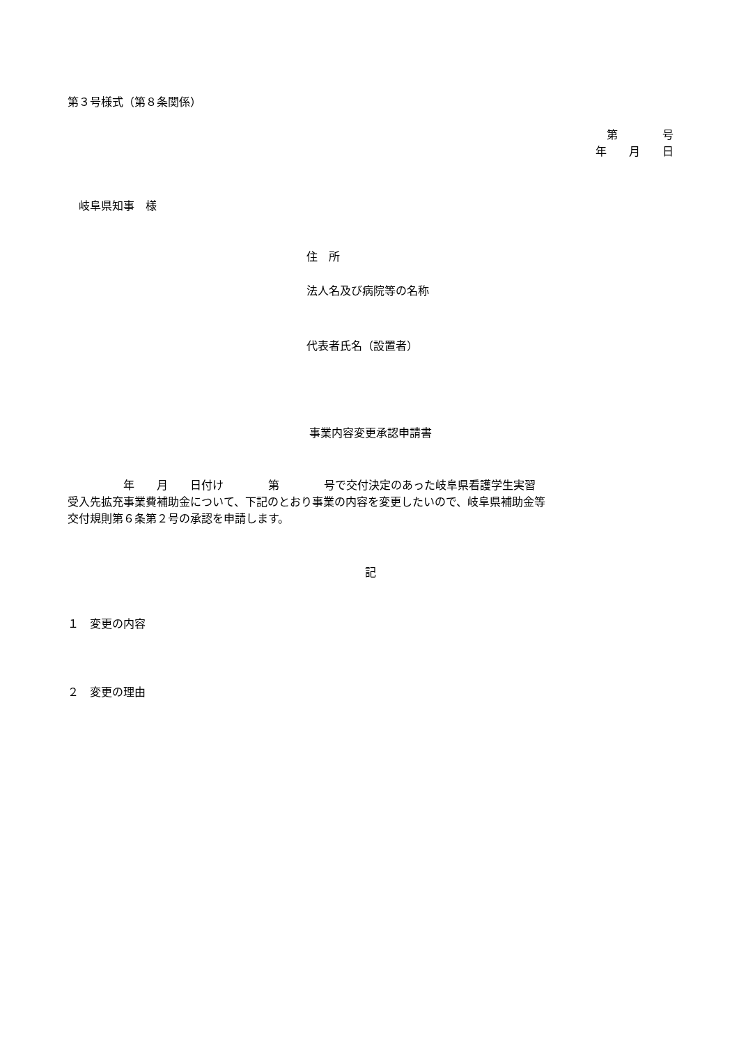第３号様式（第８条関係）
第　　　　号
年　　月　　日
　岐阜県知事　様
住　所
法人名及び病院等の名称
代表者氏名（設置者）
事業内容変更承認申請書
　　　　　年　　月　　日付け　　　　第　　　　号で交付決定のあった岐阜県看護学生実習
受入先拡充事業費補助金について、下記のとおり事業の内容を変更したいので、岐阜県補助金等
交付規則第６条第２号の承認を申請します。
記
１　変更の内容
２　変更の理由